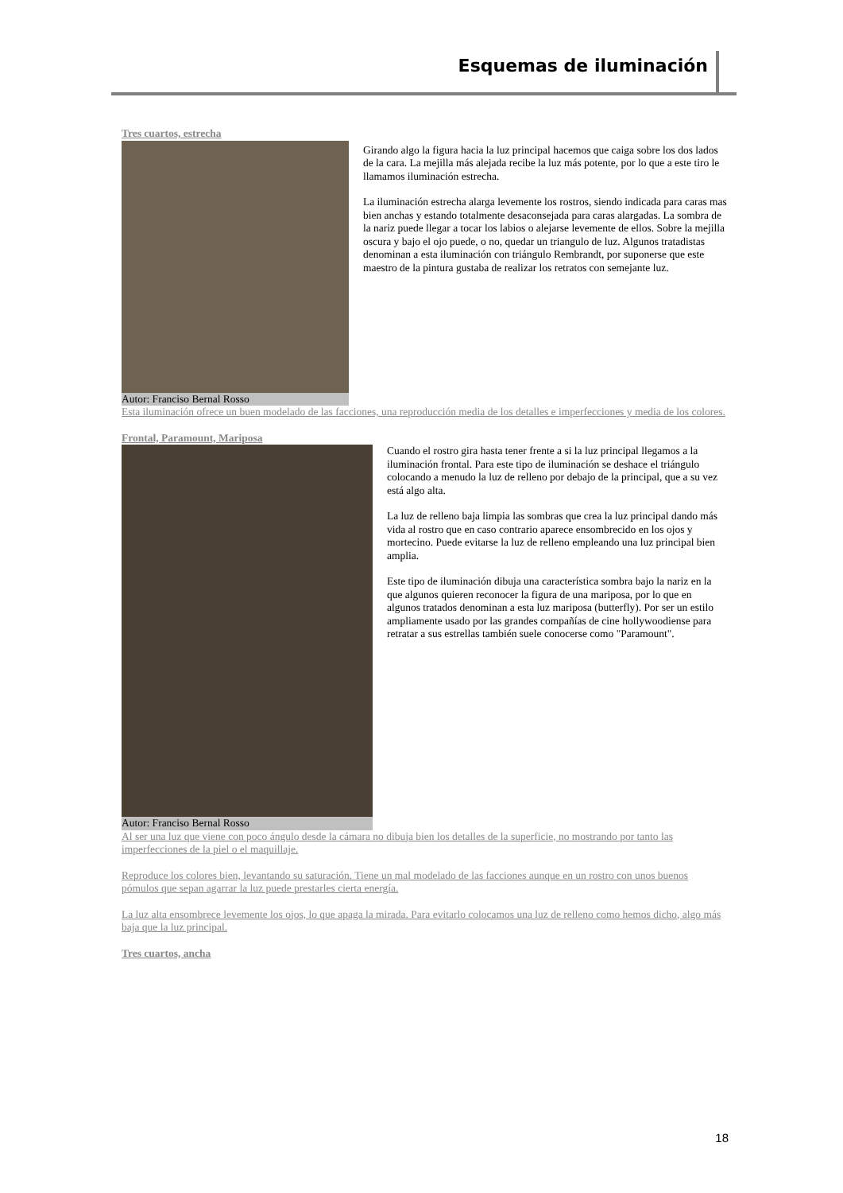Esquemas de iluminación
Tres cuartos, estrecha
Autor: Franciso Bernal Rosso
Girando algo la figura hacia la luz principal hacemos que caiga sobre los dos lados de la cara. La mejilla más alejada recibe la luz más potente, por lo que a este tiro le llamamos iluminación estrecha.
La iluminación estrecha alarga levemente los rostros, siendo indicada para caras mas bien anchas y estando totalmente desaconsejada para caras alargadas. La sombra de la nariz puede llegar a tocar los labios o alejarse levemente de ellos. Sobre la mejilla oscura y bajo el ojo puede, o no, quedar un triangulo de luz. Algunos tratadistas denominan a esta iluminación con triángulo Rembrandt, por suponerse que este maestro de la pintura gustaba de realizar los retratos con semejante luz.
Esta iluminación ofrece un buen modelado de las facciones, una reproducción media de los detalles e imperfecciones y media de los colores.
Frontal, Paramount, Mariposa
Autor: Franciso Bernal Rosso Cuando el rostro gira hasta tener frente a si la luz principal llegamos a la iluminación frontal. Para este tipo de iluminación se deshace el triángulo colocando a menudo la luz de relleno por debajo de la principal, que a su vez está algo alta.
La luz de relleno baja limpia las sombras que crea la luz principal dando más vida al rostro que en caso contrario aparece ensombrecido en los ojos y mortecino. Puede evitarse la luz de relleno empleando una luz principal bien amplia.
Este tipo de iluminación dibuja una característica sombra bajo la nariz en la que algunos quieren reconocer la figura de una mariposa, por lo que en algunos tratados denominan a esta luz mariposa (butterfly). Por ser un estilo ampliamente usado por las grandes compañías de cine hollywoodiense para retratar a sus estrellas también suele conocerse como "Paramount".
Al ser una luz que viene con poco ángulo desde la cámara no dibuja bien los detalles de la superficie, no mostrando por tanto las imperfecciones de la piel o el maquillaje.
Reproduce los colores bien, levantando su saturación. Tiene un mal modelado de las facciones aunque en un rostro con unos buenos pómulos que sepan agarrar la luz puede prestarles cierta energía.
La luz alta ensombrece levemente los ojos, lo que apaga la mirada. Para evitarlo colocamos una luz de relleno como hemos dicho, algo más baja que la luz principal.
Tres cuartos, ancha
18